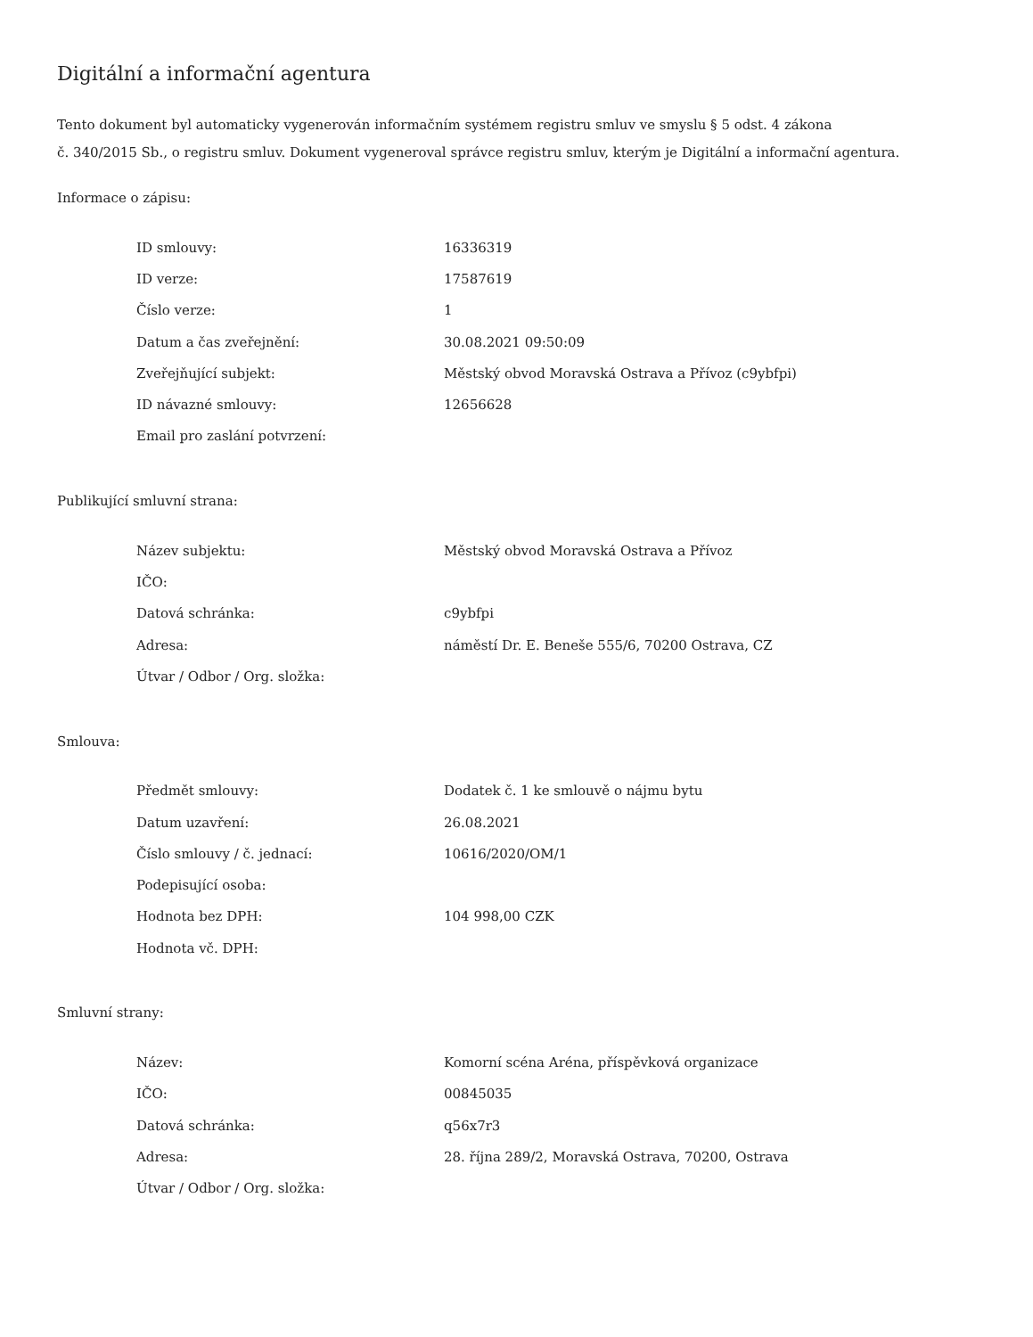Digitální a informační agentura
Tento dokument byl automaticky vygenerován informačním systémem registru smluv ve smyslu § 5 odst. 4 zákona
č. 340/2015 Sb., o registru smluv. Dokument vygeneroval správce registru smluv, kterým je Digitální a informační agentura.
Informace o zápisu:
| ID smlouvy: | 16336319 |
| ID verze: | 17587619 |
| Číslo verze: | 1 |
| Datum a čas zveřejnění: | 30.08.2021 09:50:09 |
| Zveřejňující subjekt: | Městský obvod Moravská Ostrava a Přívoz (c9ybfpi) |
| ID návazné smlouvy: | 12656628 |
| Email pro zaslání potvrzení: | |
Publikující smluvní strana:
| Název subjektu: | Městský obvod Moravská Ostrava a Přívoz |
| IČO: | |
| Datová schránka: | c9ybfpi |
| Adresa: | náměstí Dr. E. Beneše 555/6, 70200 Ostrava, CZ |
| Útvar / Odbor / Org. složka: | |
Smlouva:
| Předmět smlouvy: | Dodatek č. 1 ke smlouvě o nájmu bytu |
| Datum uzavření: | 26.08.2021 |
| Číslo smlouvy / č. jednací: | 10616/2020/OM/1 |
| Podepisující osoba: | |
| Hodnota bez DPH: | 104 998,00 CZK |
| Hodnota vč. DPH: | |
Smluvní strany:
| Název: | Komorní scéna Aréna, příspěvková organizace |
| IČO: | 00845035 |
| Datová schránka: | q56x7r3 |
| Adresa: | 28. října 289/2, Moravská Ostrava, 70200, Ostrava |
| Útvar / Odbor / Org. složka: | |